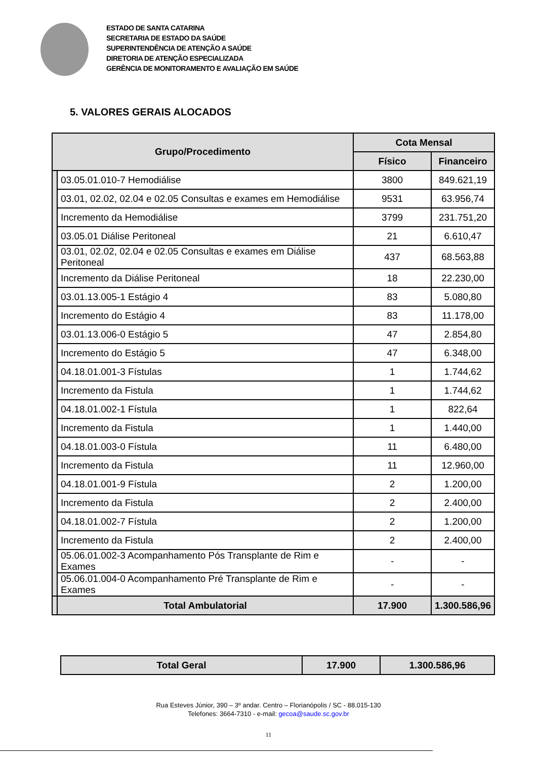ESTADO DE SANTA CATARINA
SECRETARIA DE ESTADO DA SAÚDE
SUPERINTENDÊNCIA DE ATENÇÃO A SAÚDE
DIRETORIA DE ATENÇÃO ESPECIALIZADA
GERÊNCIA DE MONITORAMENTO E AVALIAÇÃO EM SAÚDE
5. VALORES GERAIS ALOCADOS
| Grupo/Procedimento | | Cota Mensal | |
| --- | --- | --- | --- |
| | | Físico | Financeiro |
| | 03.05.01.010-7 Hemodiálise | 3800 | 849.621,19 |
| | 03.01, 02.02, 02.04 e 02.05 Consultas e exames em Hemodiálise | 9531 | 63.956,74 |
| | Incremento da Hemodiálise | 3799 | 231.751,20 |
| | 03.05.01 Diálise Peritoneal | 21 | 6.610,47 |
| | 03.01, 02.02, 02.04 e 02.05 Consultas e exames em Diálise Peritoneal | 437 | 68.563,88 |
| | Incremento da Diálise Peritoneal | 18 | 22.230,00 |
| | 03.01.13.005-1 Estágio 4 | 83 | 5.080,80 |
| | Incremento do Estágio 4 | 83 | 11.178,00 |
| | 03.01.13.006-0 Estágio 5 | 47 | 2.854,80 |
| | Incremento do Estágio 5 | 47 | 6.348,00 |
| | 04.18.01.001-3 Fístulas | 1 | 1.744,62 |
| | Incremento da Fistula | 1 | 1.744,62 |
| | 04.18.01.002-1 Fístula | 1 | 822,64 |
| | Incremento da Fistula | 1 | 1.440,00 |
| | 04.18.01.003-0 Fístula | 11 | 6.480,00 |
| | Incremento da Fistula | 11 | 12.960,00 |
| | 04.18.01.001-9 Fístula | 2 | 1.200,00 |
| | Incremento da Fistula | 2 | 2.400,00 |
| | 04.18.01.002-7 Fístula | 2 | 1.200,00 |
| | Incremento da Fistula | 2 | 2.400,00 |
| | 05.06.01.002-3 Acompanhamento Pós Transplante de Rim e Exames | - | - |
| | 05.06.01.004-0 Acompanhamento Pré Transplante de Rim e Exames | - | - |
| | Total Ambulatorial | 17.900 | 1.300.586,96 |
| Total Geral | 17.900 | 1.300.586,96 |
Rua Esteves Júnior, 390 – 3º andar. Centro – Florianópolis / SC - 88.015-130
Telefones: 3664-7310 - e-mail: gecoa@saude.sc.gov.br
11